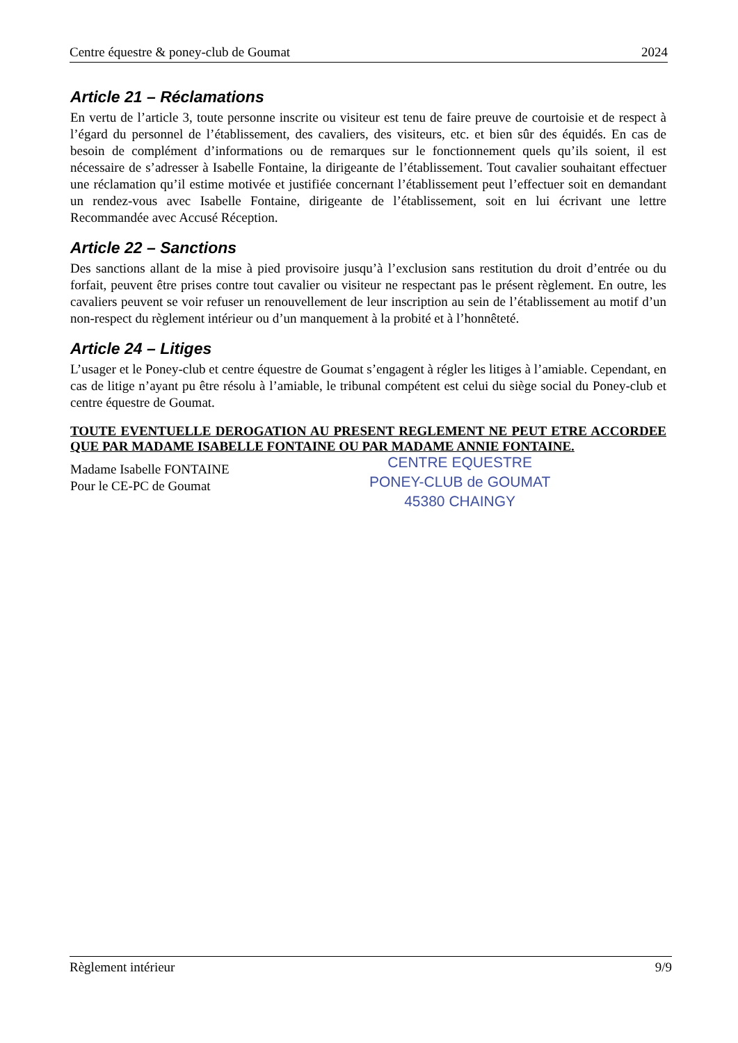Centre équestre & poney-club de Goumat 2024
Article 21 – Réclamations
En vertu de l’article 3, toute personne inscrite ou visiteur est tenu de faire preuve de courtoisie et de respect à l’égard du personnel de l’établissement, des cavaliers, des visiteurs, etc. et bien sûr des équidés. En cas de besoin de complément d’informations ou de remarques sur le fonctionnement quels qu’ils soient, il est nécessaire de s’adresser à Isabelle Fontaine, la dirigeante de l’établissement. Tout cavalier souhaitant effectuer une réclamation qu’il estime motivée et justifiée concernant l’établissement peut l’effectuer soit en demandant un rendez-vous avec Isabelle Fontaine, dirigeante de l’établissement, soit en lui écrivant une lettre Recommandée avec Accusé Réception.
Article 22 – Sanctions
Des sanctions allant de la mise à pied provisoire jusqu’à l’exclusion sans restitution du droit d’entrée ou du forfait, peuvent être prises contre tout cavalier ou visiteur ne respectant pas le présent règlement. En outre, les cavaliers peuvent se voir refuser un renouvellement de leur inscription au sein de l’établissement au motif d’un non-respect du règlement intérieur ou d’un manquement à la probité et à l’honnêteté.
Article 24 – Litiges
L’usager et le Poney-club et centre équestre de Goumat s’engagent à régler les litiges à l’amiable. Cependant, en cas de litige n’ayant pu être résolu à l’amiable, le tribunal compétent est celui du siège social du Poney-club et centre équestre de Goumat.
TOUTE EVENTUELLE DEROGATION AU PRESENT REGLEMENT NE PEUT ETRE ACCORDEE QUE PAR MADAME ISABELLE FONTAINE OU PAR MADAME ANNIE FONTAINE.
Madame Isabelle FONTAINE
Pour le CE-PC de Goumat
CENTRE EQUESTRE
PONEY-CLUB de GOUMAT
45380 CHAINGY
Règlement intérieur 9/9